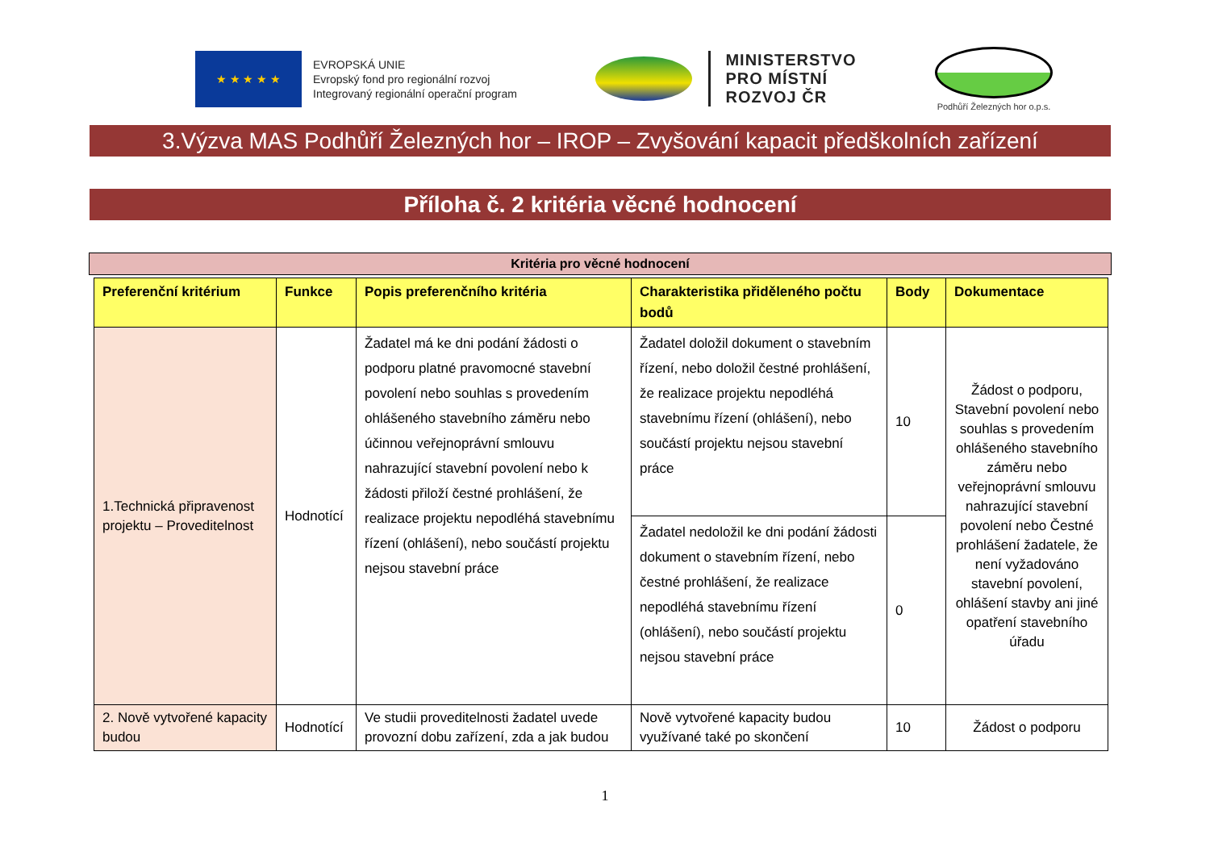★ ★ ★ ★ ★
EVROPSKÁ UNIE
Evropský fond pro regionální rozvoj
Integrovaný regionální operační program
MINISTERSTVO
PRO MÍSTNÍ
ROZVOJ ČR
Podhůří Železných hor o.p.s.
3.Výzva MAS Podhůří Železných hor – IROP – Zvyšování kapacit předškolních zařízení
Příloha č. 2 kritéria věcné hodnocení
Kritéria pro věcné hodnocení
| Preferenční kritérium | Funkce | Popis preferenčního kritéria | Charakteristika přiděleného počtu bodů | Body | Dokumentace |
| --- | --- | --- | --- | --- | --- |
| 1.Technická připravenost projektu – Proveditelnost | Hodnotící | Žadatel má ke dni podání žádosti o podporu platné pravomocné stavební povolení nebo souhlas s provedením ohlášeného stavebního záměru nebo účinnou veřejnoprávní smlouvu nahrazující stavební povolení nebo k žádosti přiloží čestné prohlášení, že realizace projektu nepodléhá stavebnímu řízení (ohlášení), nebo součástí projektu nejsou stavební práce | Žadatel doložil dokument o stavebním řízení, nebo doložil čestné prohlášení, že realizace projektu nepodléhá stavebnímu řízení (ohlášení), nebo součástí projektu nejsou stavební práce | 10 | Žádost o podporu, Stavební povolení nebo souhlas s provedením ohlášeného stavebního záměru nebo veřejnoprávní smlouvu nahrazující stavební povolení nebo Čestné prohlášení žadatele, že není vyžadováno stavební povolení, ohlášení stavby ani jiné opatření stavebního úřadu |
| | | | Žadatel nedoložil ke dni podání žádosti dokument o stavebním řízení, nebo čestné prohlášení, že realizace nepodléhá stavebnímu řízení (ohlášení), nebo součástí projektu nejsou stavební práce | 0 | |
| 2. Nově vytvořené kapacity budou | Hodnotící | Ve studii proveditelnosti žadatel uvede provozní dobu zařízení, zda a jak budou | Nově vytvořené kapacity budou využívané také po skončení | 10 | Žádost o podporu |
1